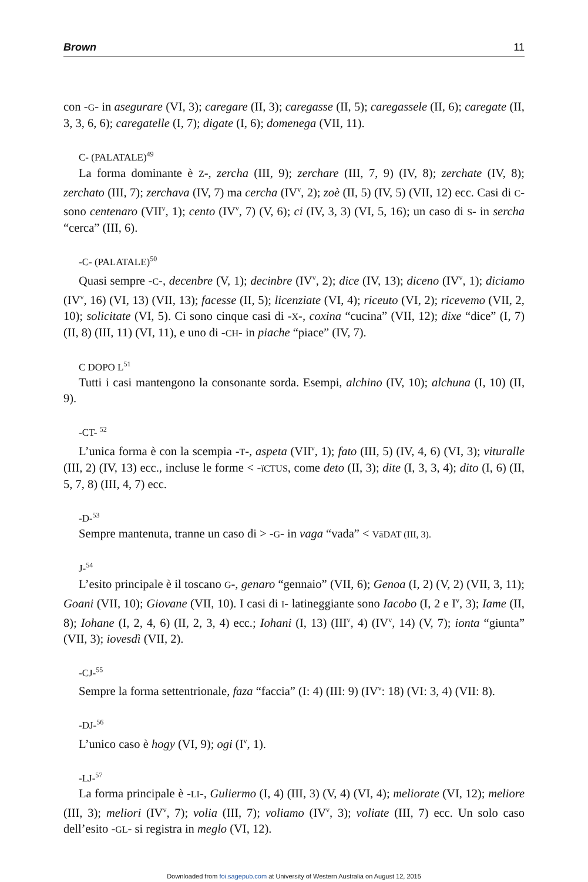Brown 11
con -G- in asegurare (VI, 3); caregare (II, 3); caregasse (II, 5); caregassele (II, 6); caregate (II, 3, 3, 6, 6); caregatelle (I, 7); digate (I, 6); domenega (VII, 11).
C- (PALATALE)<sup>49</sup>
La forma dominante è Z-, zercha (III, 9); zerchare (III, 7, 9) (IV, 8); zerchate (IV, 8); zerchato (III, 7); zerchava (IV, 7) ma cercha (IV<sup>v</sup>, 2); zoè (II, 5) (IV, 5) (VII, 12) ecc. Casi di C- sono centenaro (VII<sup>v</sup>, 1); cento (IV<sup>v</sup>, 7) (V, 6); ci (IV, 3, 3) (VI, 5, 16); un caso di S- in sercha “cerca” (III, 6).
-C- (PALATALE)<sup>50</sup>
Quasi sempre -C-, decenbre (V, 1); decinbre (IV<sup>v</sup>, 2); dice (IV, 13); diceno (IV<sup>v</sup>, 1); diciamo (IV<sup>v</sup>, 16) (VI, 13) (VII, 13); facesse (II, 5); licenziate (VI, 4); riceuto (VI, 2); ricevemo (VII, 2, 10); solicitate (VI, 5). Ci sono cinque casi di -X-, coxina “cucina” (VII, 12); dixe “dice” (I, 7) (II, 8) (III, 11) (VI, 11), e uno di -CH- in piache “piace” (IV, 7).
C DOPO L<sup>51</sup>
Tutti i casi mantengono la consonante sorda. Esempi, alchino (IV, 10); alchuna (I, 10) (II, 9).
-CT- <sup>52</sup>
L’unica forma è con la scempia -T-, aspeta (VII<sup>v</sup>, 1); fato (III, 5) (IV, 4, 6) (VI, 3); vituralle (III, 2) (IV, 13) ecc., incluse le forme < -ĭCTUS, come deto (II, 3); dite (I, 3, 3, 4); dito (I, 6) (II, 5, 7, 8) (III, 4, 7) ecc.
-D-<sup>53</sup>
Sempre mantenuta, tranne un caso di > -G- in vaga “vada” < VāDAT (III, 3).
J-<sup>54</sup>
L’esito principale è il toscano G-, genaro “gennaio” (VII, 6); Genoa (I, 2) (V, 2) (VII, 3, 11); Goani (VII, 10); Giovane (VII, 10). I casi di I- latineggiante sono Iacobo (I, 2 e I<sup>v</sup>, 3); Iame (II, 8); Iohane (I, 2, 4, 6) (II, 2, 3, 4) ecc.; Iohani (I, 13) (III<sup>v</sup>, 4) (IV<sup>v</sup>, 14) (V, 7); ionta “giunta” (VII, 3); iovesdì (VII, 2).
-CJ-<sup>55</sup>
Sempre la forma settentrionale, faza “faccia” (I: 4) (III: 9) (IV<sup>v</sup>: 18) (VI: 3, 4) (VII: 8).
-DJ-<sup>56</sup>
L’unico caso è hogy (VI, 9); ogi (I<sup>v</sup>, 1).
-LJ-<sup>57</sup>
La forma principale è -LI-, Guliermo (I, 4) (III, 3) (V, 4) (VI, 4); meliorate (VI, 12); meliore (III, 3); meliori (IV<sup>v</sup>, 7); volia (III, 7); voliamo (IV<sup>v</sup>, 3); voliate (III, 7) ecc. Un solo caso dell’esito -GL- si registra in meglo (VI, 12).
Downloaded from foi.sagepub.com at University of Western Australia on August 12, 2015